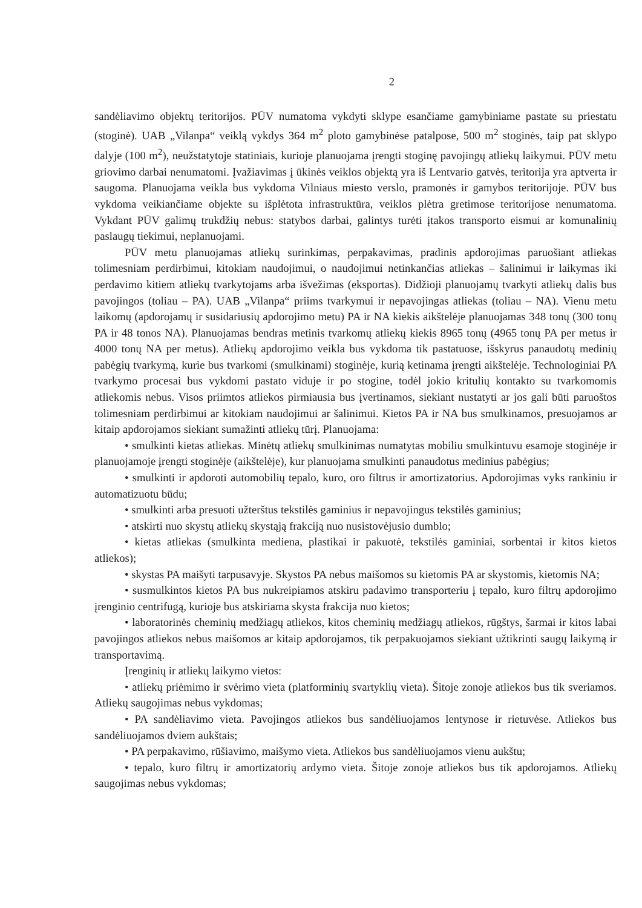2
sandėliavimo objektų teritorijos. PŪV numatoma vykdyti sklype esančiame gamybiniame pastate su priestatu (stoginė). UAB „Vilanpa“ veiklą vykdys 364 m<sup>2</sup> ploto gamybinėse patalpose, 500 m<sup>2</sup> stoginės, taip pat sklypo dalyje (100 m<sup>2</sup>), neužstatytoje statiniais, kurioje planuojama įrengti stoginę pavojingų atliekų laikymui. PŪV metu griovimo darbai nenumatomi. Įvažiavimas į ūkinės veiklos objektą yra iš Lentvario gatvės, teritorija yra aptverta ir saugoma. Planuojama veikla bus vykdoma Vilniaus miesto verslo, pramonės ir gamybos teritorijoje. PŪV bus vykdoma veikiančiame objekte su išplėtota infrastruktūra, veiklos plėtra gretimose teritorijose nenumatoma. Vykdant PŪV galimų trukdžių nebus: statybos darbai, galintys turėti įtakos transporto eismui ar komunalinių paslaugų tiekimui, neplanuojami.
PŪV metu planuojamas atliekų surinkimas, perpakavimas, pradinis apdorojimas paruošiant atliekas tolimesniam perdirbimui, kitokiam naudojimui, o naudojimui netinkančias atliekas – šalinimui ir laikymas iki perdavimo kitiem atliekų tvarkytojams arba išvežimas (eksportas). Didžioji planuojamų tvarkyti atliekų dalis bus pavojingos (toliau – PA). UAB „Vilanpa“ priims tvarkymui ir nepavojingas atliekas (toliau – NA). Vienu metu laikomų (apdorojamų ir susidariusių apdorojimo metu) PA ir NA kiekis aikštelėje planuojamas 348 tonų (300 tonų PA ir 48 tonos NA). Planuojamas bendras metinis tvarkomų atliekų kiekis 8965 tonų (4965 tonų PA per metus ir 4000 tonų NA per metus). Atliekų apdorojimo veikla bus vykdoma tik pastatuose, išskyrus panaudotų medinių pabėgių tvarkymą, kurie bus tvarkomi (smulkinami) stoginėje, kurią ketinama įrengti aikštelėje. Technologiniai PA tvarkymo procesai bus vykdomi pastato viduje ir po stogine, todėl jokio kritulių kontakto su tvarkomomis atliekomis nebus. Visos priimtos atliekos pirmiausia bus įvertinamos, siekiant nustatyti ar jos gali būti paruoštos tolimesniam perdirbimui ar kitokiam naudojimui ar šalinimui. Kietos PA ir NA bus smulkinamos, presuojamos ar kitaip apdorojamos siekiant sumažinti atliekų tūrį. Planuojama:
• smulkinti kietas atliekas. Minėtų atliekų smulkinimas numatytas mobiliu smulkintuvu esamoje stoginėje ir planuojamoje įrengti stoginėje (aikštelėje), kur planuojama smulkinti panaudotus medinius pabėgius;
• smulkinti ir apdoroti automobilių tepalo, kuro, oro filtrus ir amortizatorius. Apdorojimas vyks rankiniu ir automatizuotu būdu;
• smulkinti arba presuoti užterštus tekstilės gaminius ir nepavojingus tekstilės gaminius;
• atskirti nuo skystų atliekų skystąją frakciją nuo nusistovėjusio dumblo;
• kietas atliekas (smulkinta mediena, plastikai ir pakuotė, tekstilės gaminiai, sorbentai ir kitos kietos atliekos);
• skystas PA maišyti tarpusavyje. Skystos PA nebus maišomos su kietomis PA ar skystomis, kietomis NA;
• susmulkintos kietos PA bus nukreipiamos atskiru padavimo transporteriu į tepalo, kuro filtrų apdorojimo įrenginio centrifugą, kurioje bus atskiriama skysta frakcija nuo kietos;
• laboratorinės cheminių medžiagų atliekos, kitos cheminių medžiagų atliekos, rūgštys, šarmai ir kitos labai pavojingos atliekos nebus maišomos ar kitaip apdorojamos, tik perpakuojamos siekiant užtikrinti saugų laikymą ir transportavimą.
Įrenginių ir atliekų laikymo vietos:
• atliekų priėmimo ir svėrimo vieta (platforminių svartyklių vieta). Šitoje zonoje atliekos bus tik sveriamos. Atliekų saugojimas nebus vykdomas;
• PA sandėliavimo vieta. Pavojingos atliekos bus sandėliuojamos lentynose ir rietuvėse. Atliekos bus sandėliuojamos dviem aukštais;
• PA perpakavimo, rūšiavimo, maišymo vieta. Atliekos bus sandėliuojamos vienu aukštu;
• tepalo, kuro filtrų ir amortizatorių ardymo vieta. Šitoje zonoje atliekos bus tik apdorojamos. Atliekų saugojimas nebus vykdomas;